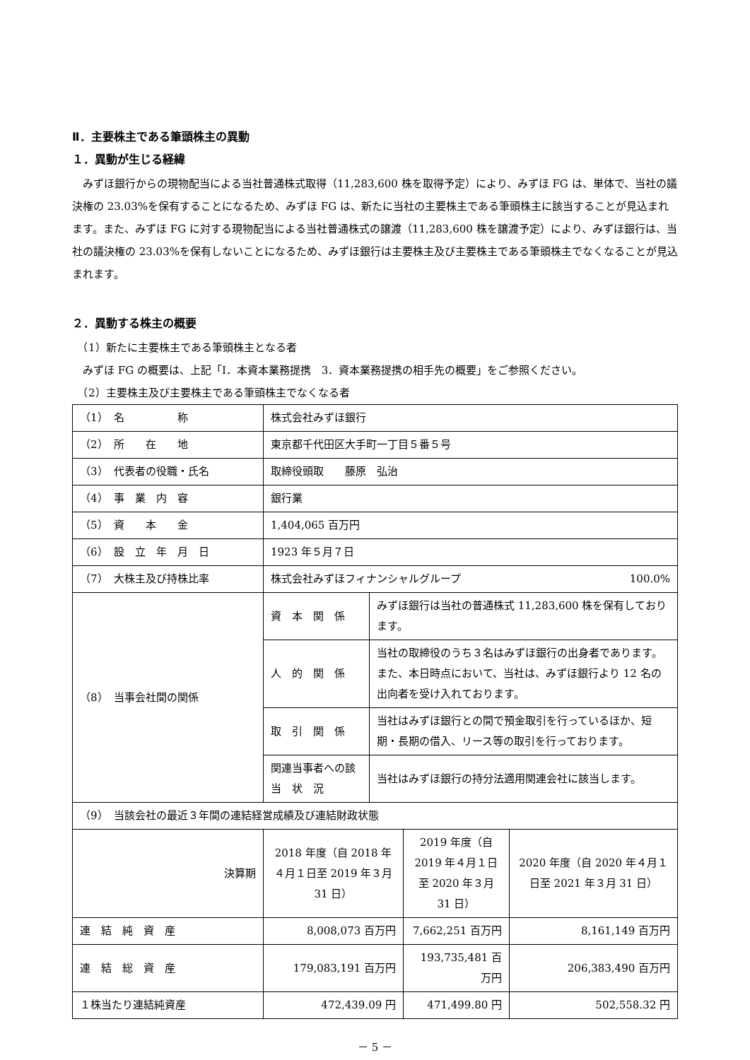Ⅱ．主要株主である筆頭株主の異動
１．異動が生じる経緯
　みずほ銀行からの現物配当による当社普通株式取得（11,283,600 株を取得予定）により、みずほ FG は、単体で、当社の議決権の 23.03%を保有することになるため、みずほ FG は、新たに当社の主要株主である筆頭株主に該当することが見込まれます。また、みずほ FG に対する現物配当による当社普通株式の譲渡（11,283,600 株を譲渡予定）により、みずほ銀行は、当社の議決権の 23.03%を保有しないことになるため、みずほ銀行は主要株主及び主要株主である筆頭株主でなくなることが見込まれます。
２．異動する株主の概要
　（1）新たに主要株主である筆頭株主となる者
　みずほ FG の概要は、上記「Ⅰ．本資本業務提携　3．資本業務提携の相手先の概要」をご参照ください。
　（2）主要株主及び主要株主である筆頭株主でなくなる者
| （1） 名 称 | 株式会社みずほ銀行 | | | |
| （2） 所 在 地 | 東京都千代田区大手町一丁目５番５号 | | | |
| （3） 代表者の役職・氏名 | 取締役頭取 藤原 弘治 | | | |
| （4） 事 業 内 容 | 銀行業 | | | |
| （5） 資 本 金 | 1,404,065 百万円 | | | |
| （6） 設 立 年 月 日 | 1923 年５月７日 | | | |
| （7） 大株主及び持株比率 | 株式会社みずほフィナンシャルグループ 100.0% | | | |
| （8） 当事会社間の関係 | 資 本 関 係 | みずほ銀行は当社の普通株式 11,283,600 株を保有しております。 | | |
| | 人 的 関 係 | 当社の取締役のうち３名はみずほ銀行の出身者であります。また、本日時点において、当社は、みずほ銀行より 12 名の出向者を受け入れております。 | | |
| | 取 引 関 係 | 当社はみずほ銀行との間で預金取引を行っているほか、短期・長期の借入、リース等の取引を行っております。 | | |
| | 関連当事者への該 当 状 況 | 当社はみずほ銀行の持分法適用関連会社に該当します。 | | |
| （9） 当該会社の最近３年間の連結経営成績及び連結財政状態 | | | | |
| 決算期 | 2018 年度（自 2018 年４月１日至 2019 年３月 31 日） | | 2019 年度（自 2019 年４月１日至 2020 年３月 31 日） | 2020 年度（自 2020 年４月１日至 2021 年３月 31 日） |
| 連 結 純 資 産 | 8,008,073 百万円 | | 7,662,251 百万円 | 8,161,149 百万円 |
| 連 結 総 資 産 | 179,083,191 百万円 | | 193,735,481 百万円 | 206,383,490 百万円 |
| １株当たり連結純資産 | 472,439.09 円 | | 471,499.80 円 | 502,558.32 円 |
－ 5 －